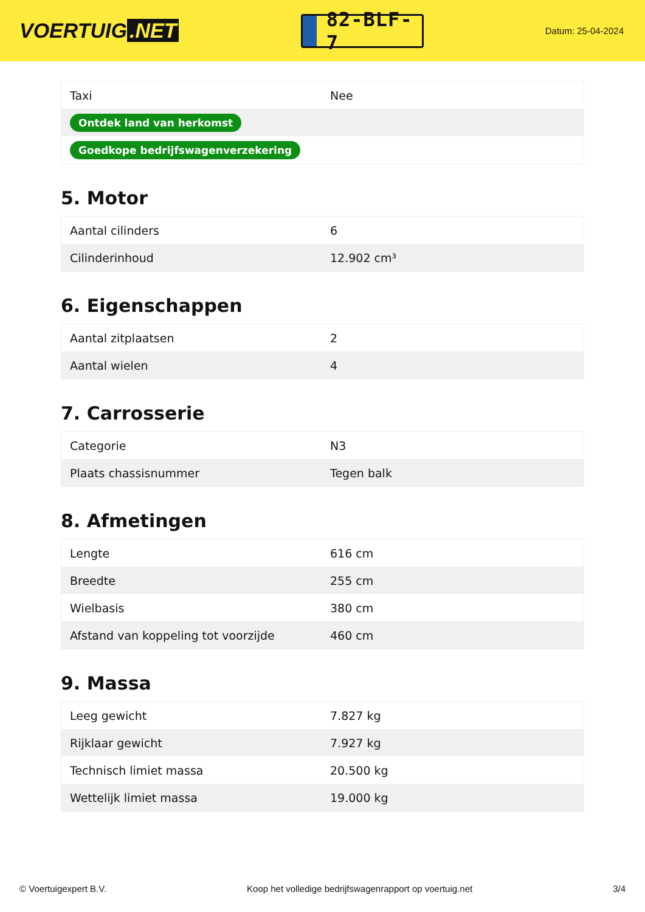VOERTUIG.NET
82-BLF-7
Datum: 25-04-2024
| Taxi | Nee |
| Ontdek land van herkomst | |
| Goedkope bedrijfswagenverzekering | |
5. Motor
| Aantal cilinders | 6 |
| Cilinderinhoud | 12.902 cm³ |
6. Eigenschappen
| Aantal zitplaatsen | 2 |
| Aantal wielen | 4 |
7. Carrosserie
| Categorie | N3 |
| Plaats chassisnummer | Tegen balk |
8. Afmetingen
| Lengte | 616 cm |
| Breedte | 255 cm |
| Wielbasis | 380 cm |
| Afstand van koppeling tot voorzijde | 460 cm |
9. Massa
| Leeg gewicht | 7.827 kg |
| Rijklaar gewicht | 7.927 kg |
| Technisch limiet massa | 20.500 kg |
| Wettelijk limiet massa | 19.000 kg |
© Voertuigexpert B.V. Koop het volledige bedrijfswagenrapport op voertuig.net 3/4